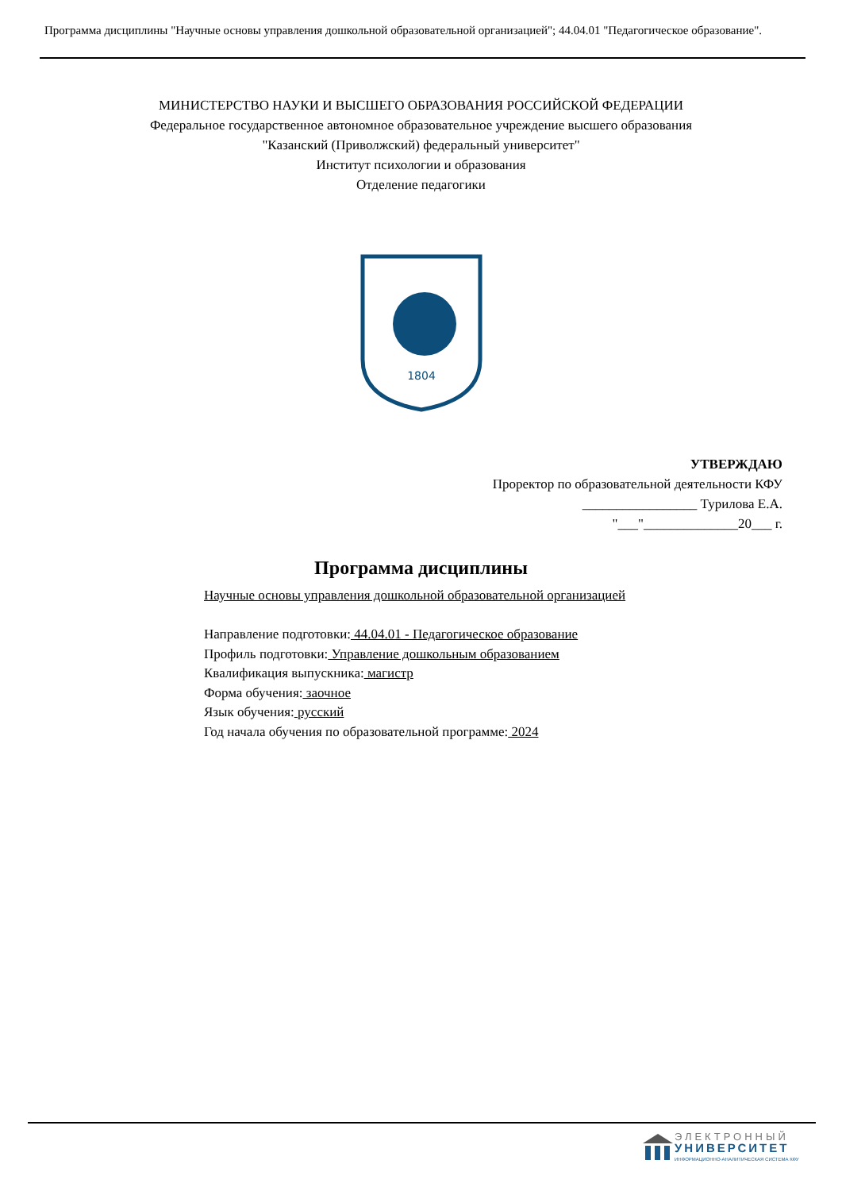Программа дисциплины "Научные основы управления дошкольной образовательной организацией"; 44.04.01 "Педагогическое образование".
МИНИСТЕРСТВО НАУКИ И ВЫСШЕГО ОБРАЗОВАНИЯ РОССИЙСКОЙ ФЕДЕРАЦИИ
Федеральное государственное автономное образовательное учреждение высшего образования
"Казанский (Приволжский) федеральный университет"
Институт психологии и образования
Отделение педагогики
1804
УТВЕРЖДАЮ
Проректор по образовательной деятельности КФУ
_________________ Турилова Е.А.
"___"______________20___ г.
Программа дисциплины
Научные основы управления дошкольной образовательной организацией
Направление подготовки: 44.04.01 - Педагогическое образование
Профиль подготовки: Управление дошкольным образованием
Квалификация выпускника: магистр
Форма обучения: заочное
Язык обучения: русский
Год начала обучения по образовательной программе: 2024
ЭЛЕКТРОННЫЙ
УНИВЕРСИТЕТ
ИНФОРМАЦИОННО-АНАЛИТИЧЕСКАЯ СИСТЕМА КФУ